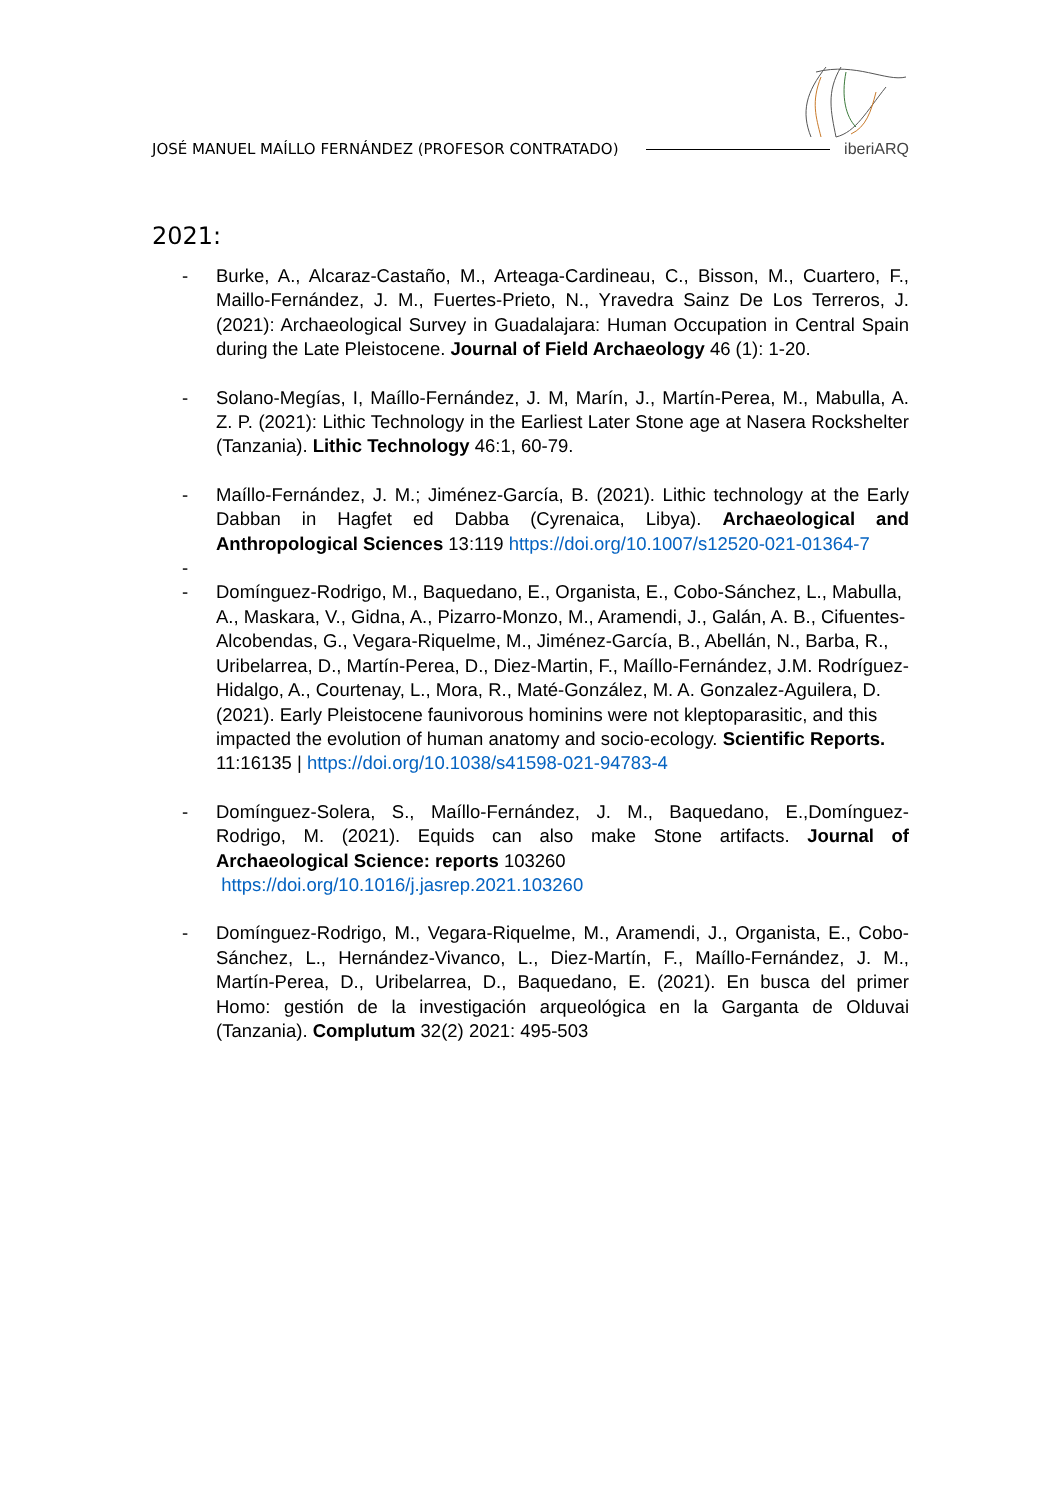JOSÉ MANUEL MAÍLLO FERNÁNDEZ (PROFESOR CONTRATADO) iberiARQ
2021:
- Burke, A., Alcaraz-Castaño, M., Arteaga-Cardineau, C., Bisson, M., Cuartero, F., Maillo-Fernández, J. M., Fuertes-Prieto, N., Yravedra Sainz De Los Terreros, J. (2021): Archaeological Survey in Guadalajara: Human Occupation in Central Spain during the Late Pleistocene. Journal of Field Archaeology 46 (1): 1-20.
- Solano-Megías, I, Maíllo-Fernández, J. M, Marín, J., Martín-Perea, M., Mabulla, A. Z. P. (2021): Lithic Technology in the Earliest Later Stone age at Nasera Rockshelter (Tanzania). Lithic Technology 46:1, 60-79.
- Maíllo-Fernández, J. M.; Jiménez-García, B. (2021). Lithic technology at the Early Dabban in Hagfet ed Dabba (Cyrenaica, Libya). Archaeological and Anthropological Sciences 13:119 https://doi.org/10.1007/s12520-021-01364-7
-
- Domínguez-Rodrigo, M., Baquedano, E., Organista, E., Cobo-Sánchez, L., Mabulla, A., Maskara, V., Gidna, A., Pizarro-Monzo, M., Aramendi, J., Galán, A. B., Cifuentes-Alcobendas, G., Vegara-Riquelme, M., Jiménez-García, B., Abellán, N., Barba, R., Uribelarrea, D., Martín-Perea, D., Diez-Martin, F., Maíllo-Fernández, J.M. Rodríguez-Hidalgo, A., Courtenay, L., Mora, R., Maté-González, M. A. Gonzalez-Aguilera, D. (2021). Early Pleistocene faunivorous hominins were not kleptoparasitic, and this impacted the evolution of human anatomy and socio-ecology. Scientific Reports. 11:16135 | https://doi.org/10.1038/s41598-021-94783-4
- Domínguez-Solera, S., Maíllo-Fernández, J. M., Baquedano, E.,Domínguez-Rodrigo, M. (2021). Equids can also make Stone artifacts. Journal of Archaeological Science: reports 103260
https://doi.org/10.1016/j.jasrep.2021.103260
- Domínguez-Rodrigo, M., Vegara-Riquelme, M., Aramendi, J., Organista, E., Cobo-Sánchez, L., Hernández-Vivanco, L., Diez-Martín, F., Maíllo-Fernández, J. M., Martín-Perea, D., Uribelarrea, D., Baquedano, E. (2021). En busca del primer Homo: gestión de la investigación arqueológica en la Garganta de Olduvai (Tanzania). Complutum 32(2) 2021: 495-503